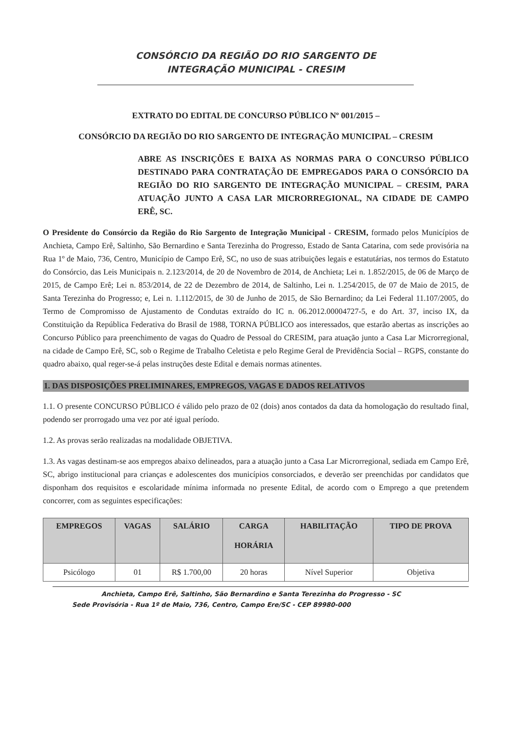CONSÓRCIO DA REGIÃO DO RIO SARGENTO DE
INTEGRAÇÃO MUNICIPAL - CRESIM
EXTRATO DO EDITAL DE CONCURSO PÚBLICO Nº 001/2015 –
CONSÓRCIO DA REGIÃO DO RIO SARGENTO DE INTEGRAÇÃO MUNICIPAL – CRESIM
ABRE AS INSCRIÇÕES E BAIXA AS NORMAS PARA O CONCURSO PÚBLICO DESTINADO PARA CONTRATAÇÃO DE EMPREGADOS PARA O CONSÓRCIO DA REGIÃO DO RIO SARGENTO DE INTEGRAÇÃO MUNICIPAL – CRESIM, PARA ATUAÇÃO JUNTO A CASA LAR MICRORREGIONAL, NA CIDADE DE CAMPO ERÊ, SC.
O Presidente do Consórcio da Região do Rio Sargento de Integração Municipal - CRESIM, formado pelos Municípios de Anchieta, Campo Erê, Saltinho, São Bernardino e Santa Terezinha do Progresso, Estado de Santa Catarina, com sede provisória na Rua 1º de Maio, 736, Centro, Município de Campo Erê, SC, no uso de suas atribuições legais e estatutárias, nos termos do Estatuto do Consórcio, das Leis Municipais n. 2.123/2014, de 20 de Novembro de 2014, de Anchieta; Lei n. 1.852/2015, de 06 de Março de 2015, de Campo Erê; Lei n. 853/2014, de 22 de Dezembro de 2014, de Saltinho, Lei n. 1.254/2015, de 07 de Maio de 2015, de Santa Terezinha do Progresso; e, Lei n. 1.112/2015, de 30 de Junho de 2015, de São Bernardino; da Lei Federal 11.107/2005, do Termo de Compromisso de Ajustamento de Condutas extraído do IC n. 06.2012.00004727-5, e do Art. 37, inciso IX, da Constituição da República Federativa do Brasil de 1988, TORNA PÚBLICO aos interessados, que estarão abertas as inscrições ao Concurso Público para preenchimento de vagas do Quadro de Pessoal do CRESIM, para atuação junto a Casa Lar Microrregional, na cidade de Campo Erê, SC, sob o Regime de Trabalho Celetista e pelo Regime Geral de Previdência Social – RGPS, constante do quadro abaixo, qual reger-se-á pelas instruções deste Edital e demais normas atinentes.
1. DAS DISPOSIÇÕES PRELIMINARES, EMPREGOS, VAGAS E DADOS RELATIVOS
1.1. O presente CONCURSO PÚBLICO é válido pelo prazo de 02 (dois) anos contados da data da homologação do resultado final, podendo ser prorrogado uma vez por até igual período.
1.2. As provas serão realizadas na modalidade OBJETIVA.
1.3. As vagas destinam-se aos empregos abaixo delineados, para a atuação junto a Casa Lar Microrregional, sediada em Campo Erê, SC, abrigo institucional para crianças e adolescentes dos municípios consorciados, e deverão ser preenchidas por candidatos que disponham dos requisitos e escolaridade mínima informada no presente Edital, de acordo com o Emprego a que pretendem concorrer, com as seguintes especificações:
| EMPREGOS | VAGAS | SALÁRIO | CARGA HORÁRIA | HABILITAÇÃO | TIPO DE PROVA |
| --- | --- | --- | --- | --- | --- |
| Psicólogo | 01 | R$ 1.700,00 | 20 horas | Nível Superior | Objetiva |
Anchieta, Campo Erê, Saltinho, São Bernardino e Santa Terezinha do Progresso - SC
Sede Provisória - Rua 1º de Maio, 736, Centro, Campo Ere/SC - CEP 89980-000